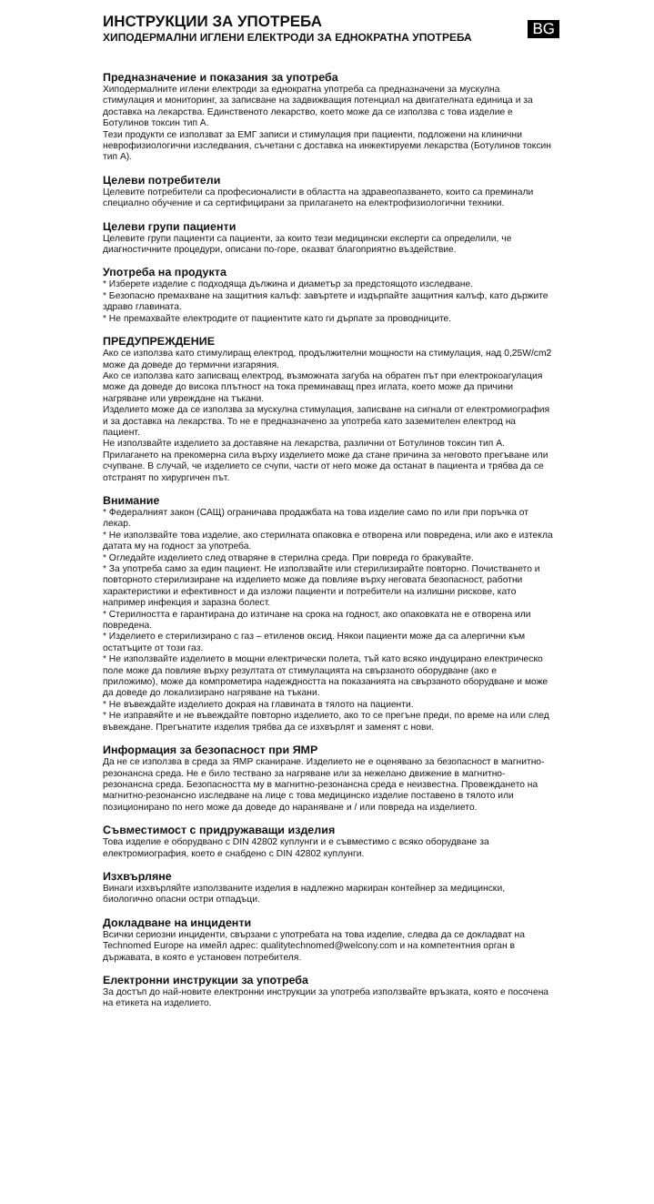ИНСТРУКЦИИ ЗА УПОТРЕБА
BG
ХИПОДЕРМАЛНИ ИГЛЕНИ ЕЛЕКТРОДИ ЗА ЕДНОКРАТНА УПОТРЕБА
Предназначение и показания за употреба
Хиподермалните иглени електроди за еднократна употреба са предназначени за мускулна стимулация и мониторинг, за записване на задвижващия потенциал на двигателната единица и за доставка на лекарства. Единственото лекарство, което може да се използва с това изделие е Ботулинов токсин тип А.
Тези продукти се използват за ЕМГ записи и стимулация при пациенти, подложени на клинични неврофизиологични изследвания, съчетани с доставка на инжектируеми лекарства (Ботулинов токсин тип А).
Целеви потребители
Целевите потребители са професионалисти в областта на здравеопазването, които са преминали специално обучение и са сертифицирани за прилагането на електрофизиологични техники.
Целеви групи пациенти
Целевите групи пациенти са пациенти, за които тези медицински експерти са определили, че диагностичните процедури, описани по-горе, оказват благоприятно въздействие.
Употреба на продукта
* Изберете изделие с подходяща дължина и диаметър за предстоящото изследване.
* Безопасно премахване на защитния калъф: завъртете и издърпайте защитния калъф, като държите здраво главината.
* Не премахвайте електродите от пациентите като ги дърпате за проводниците.
ПРЕДУПРЕЖДЕНИЕ
Ако се използва като стимулиращ електрод, продължителни мощности на стимулация, над 0,25W/cm2 може да доведе до термични изгаряния.
Ако се използва като записващ електрод, възможната загуба на обратен път при електрокоагулация може да доведе до висока плътност на тока преминаващ през иглата, което може да причини нагряване или увреждане на тъкани.
Изделието може да се използва за мускулна стимулация, записване на сигнали от електромиография и за доставка на лекарства. То не е предназначено за употреба като заземителен електрод на пациент.
Не използвайте изделието за доставяне на лекарства, различни от Ботулинов токсин тип А.
Прилагането на прекомерна сила върху изделието може да стане причина за неговото прегъване или счупване. В случай, че изделието се счупи, части от него може да останат в пациента и трябва да се отстранят по хирургичен път.
Внимание
* Федералният закон (САЩ) ограничава продажбата на това изделие само по или при поръчка от лекар.
* Не използвайте това изделие, ако стерилната опаковка е отворена или повредена, или ако е изтекла датата му на годност за употреба.
* Огледайте изделието след отваряне в стерилна среда. При повреда го бракувайте.
* За употреба само за един пациент. Не използвайте или стерилизирайте повторно. Почистването и повторното стерилизиране на изделието може да повлияе върху неговата безопасност, работни характеристики и ефективност и да изложи пациенти и потребители на излишни рискове, като например инфекция и заразна болест.
* Стерилността е гарантирана до изтичане на срока на годност, ако опаковката не е отворена или повредена.
* Изделието е стерилизирано с газ – етиленов оксид. Някои пациенти може да са алергични към остатъците от този газ.
* Не използвайте изделието в мощни електрически полета, тъй като всяко индуцирано електрическо поле може да повлияе върху резултата от стимулацията на свързаното оборудване (ако е приложимо), може да компрометира надеждността на показанията на свързаното оборудване и може да доведе до локализирано нагряване на тъкани.
* Не въвеждайте изделието докрая на главината в тялото на пациенти.
* Не изправяйте и не въвеждайте повторно изделието, ако то се прегъне преди, по време на или след въвеждане. Прегънатите изделия трябва да се изхвърлят и заменят с нови.
Информация за безопасност при ЯМР
Да не се използва в среда за ЯМР сканиране. Изделието не е оценявано за безопасност в магнитно-резонансна среда. Не е било тествано за нагряване или за нежелано движение в магнитно-резонансна среда. Безопасността му в магнитно-резонансна среда е неизвестна. Провеждането на магнитно-резонансно изследване на лице с това медицинско изделие поставено в тялото или позиционирано по него може да доведе до нараняване и / или повреда на изделието.
Съвместимост с придружаващи изделия
Това изделие е оборудвано с DIN 42802 куплунги и е съвместимо с всяко оборудване за електромиография, което е снабдено с DIN 42802 куплунги.
Изхвърляне
Винаги изхвърляйте използваните изделия в надлежно маркиран контейнер за медицински, биологично опасни остри отпадъци.
Докладване на инциденти
Всички сериозни инциденти, свързани с употребата на това изделие, следва да се докладват на Technomed Europe на имейл адрес: qualitytechnomed@welcony.com и на компетентния орган в държавата, в която е установен потребителя.
Електронни инструкции за употреба
За достъп до най-новите електронни инструкции за употреба използвайте връзката, която е посочена на етикета на изделието.